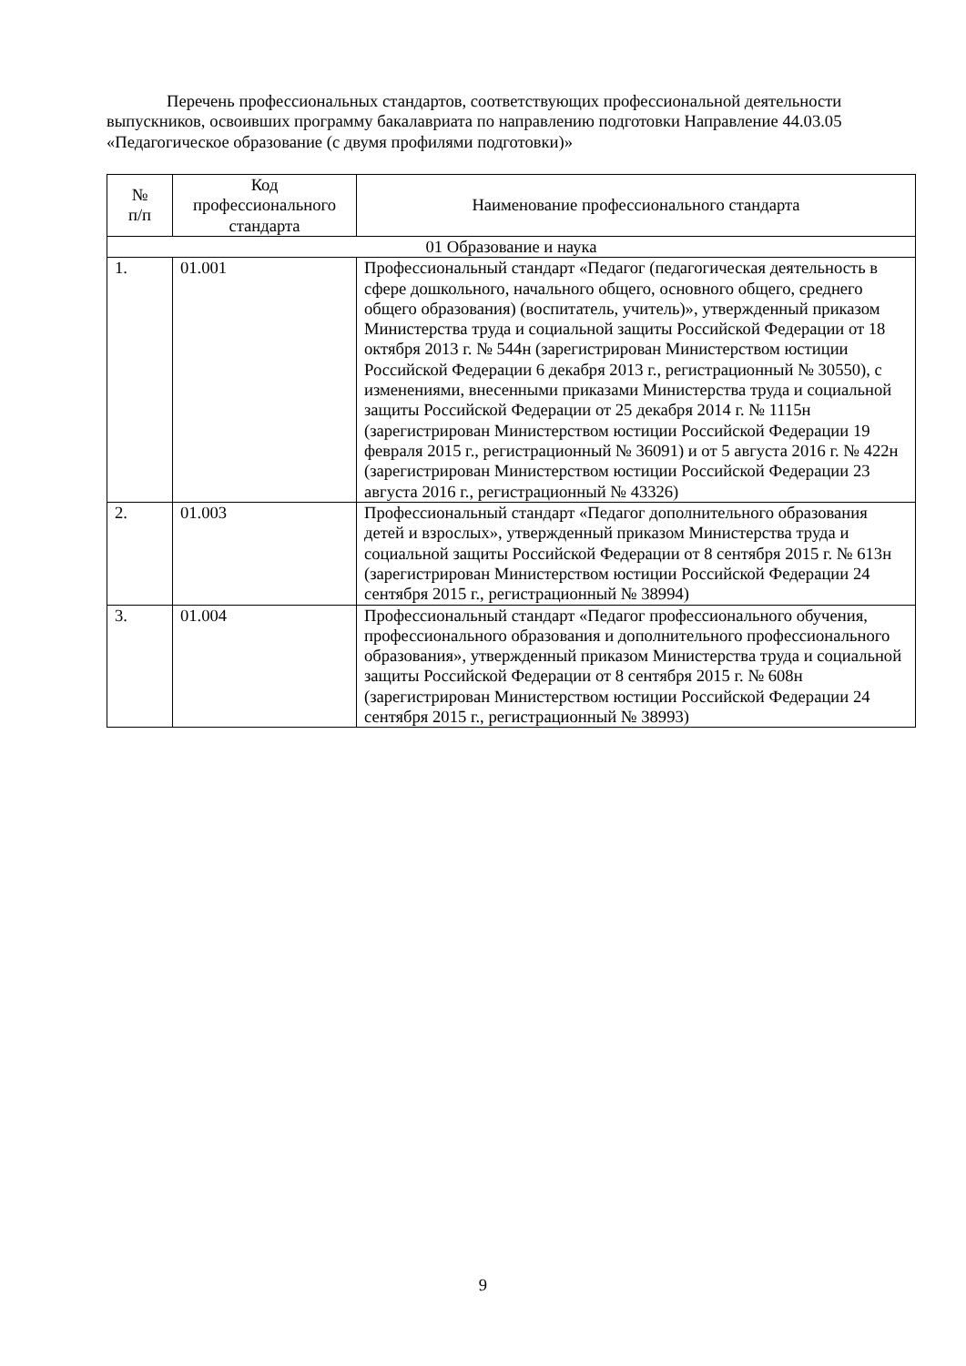Перечень профессиональных стандартов, соответствующих профессиональной деятельности выпускников, освоивших программу бакалавриата по направлению подготовки Направление 44.03.05 «Педагогическое образование (с двумя профилями подготовки)»
| № п/п | Код профессионального стандарта | Наименование профессионального стандарта |
| --- | --- | --- |
| 01 Образование и наука | | |
| 1. | 01.001 | Профессиональный стандарт «Педагог (педагогическая деятельность в сфере дошкольного, начального общего, основного общего, среднего общего образования) (воспитатель, учитель)», утвержденный приказом Министерства труда и социальной защиты Российской Федерации от 18 октября 2013 г. № 544н (зарегистрирован Министерством юстиции Российской Федерации 6 декабря 2013 г., регистрационный № 30550), с изменениями, внесенными приказами Министерства труда и социальной защиты Российской Федерации от 25 декабря 2014 г. № 1115н (зарегистрирован Министерством юстиции Российской Федерации 19 февраля 2015 г., регистрационный № 36091) и от 5 августа 2016 г. № 422н (зарегистрирован Министерством юстиции Российской Федерации 23 августа 2016 г., регистрационный № 43326) |
| 2. | 01.003 | Профессиональный стандарт «Педагог дополнительного образования детей и взрослых», утвержденный приказом Министерства труда и социальной защиты Российской Федерации от 8 сентября 2015 г. № 613н (зарегистрирован Министерством юстиции Российской Федерации 24 сентября 2015 г., регистрационный № 38994) |
| 3. | 01.004 | Профессиональный стандарт «Педагог профессионального обучения, профессионального образования и дополнительного профессионального образования», утвержденный приказом Министерства труда и социальной защиты Российской Федерации от 8 сентября 2015 г. № 608н (зарегистрирован Министерством юстиции Российской Федерации 24 сентября 2015 г., регистрационный № 38993) |
9